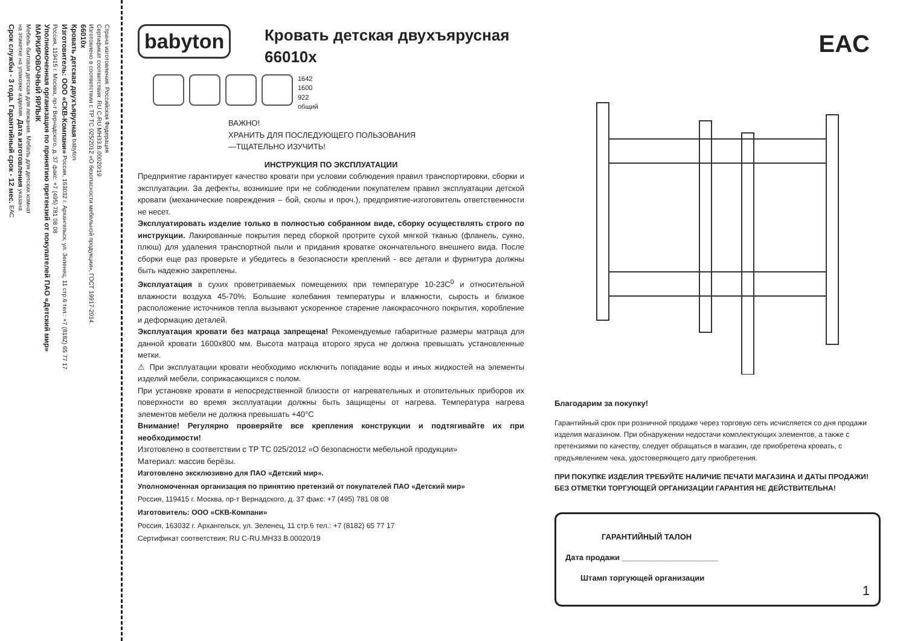Страна изготовления: Российская Федерация
Сертификат соответствия: RU C-RU.MH33.B.00020/19
Изготовлено в соответствии с ТР ТС 025/2012 «О безопасности мебельной продукции», ГОСТ 19917-2014.
66010х
Кровать детская двухъярусная babyton
Изготовитель: ООО «СКВ-Компани» Россия, 163032 г. Архангельск, ул. Зеленец, 11 стр.6 тел.: +7 (8182) 65 77 17
Россия, 119415 г. Москва, пр-т Вернадского, д. 37 факс: +7 (495) 781 08 08
Уполномоченная организация по принятию претензий от покупателей ПАО «Детский мир»
МАРКИРОВОЧНЫЙ ЯРЛЫК
Мебель бытовая детская для лежания. Мебель для детских комнат
на этикетке на упаковке изделия. Дата изготовления указана
Срок службы - 3 года. Гарантийный срок - 12 мес. ЕАС
babyton
Кровать детская двухъярусная
66010х
1642
1600
922
общий
ВАЖНО!
ХРАНИТЬ ДЛЯ ПОСЛЕДУЮЩЕГО ПОЛЬЗОВАНИЯ
—ТЩАТЕЛЬНО ИЗУЧИТЬ!
ИНСТРУКЦИЯ ПО ЭКСПЛУАТАЦИИ
Предприятие гарантирует качество кровати при условии соблюдения правил транспортировки, сборки и эксплуатации. За дефекты, возникшие при не соблюдении покупателем правил эксплуатации детской кровати (механические повреждения – бой, сколы и проч.), предприятие-изготовитель ответственности не несет.
Эксплуатировать изделие только в полностью собранном виде, сборку осуществлять строго по инструкции. Лакированные покрытия перед сборкой протрите сухой мягкой тканью (фланель, сукно, плюш) для удаления транспортной пыли и придания кроватке окончательного внешнего вида. После сборки еще раз проверьте и убедитесь в безопасности креплений - все детали и фурнитура должны быть надежно закреплены.
Эксплуатация в сухих проветриваемых помещениях при температуре 10-23С<sup>0</sup> и относительной влажности воздуха 45-70%. Большие колебания температуры и влажности, сырость и близкое расположение источников тепла вызывают ускоренное старение лакокрасочного покрытия, коробление и деформацию деталей.
Эксплуатация кровати без матраца запрещена! Рекомендуемые габаритные размеры матраца для данной кровати 1600х800 мм. Высота матраца второго яруса не должна превышать установленные метки.
⚠ При эксплуатации кровати необходимо исключить попадание воды и иных жидкостей на элементы изделий мебели, соприкасающихся с полом.
При установке кровати в непосредственной близости от нагревательных и отопительных приборов их поверхности во время эксплуатации должны быть защищены от нагрева. Температура нагрева элементов мебели не должна превышать +40°С
Внимание! Регулярно проверяйте все крепления конструкции и подтягивайте их при необходимости!
Изготовлено в соответствии с ТР ТС 025/2012 «О безопасности мебельной продукции»
Материал: массив берёзы.
Изготовлено эксклюзивно для ПАО «Детский мир».
Уполномоченная организация по принятию претензий от покупателей ПАО «Детский мир»
Россия, 119415 г. Москва, пр-т Вернадского, д. 37 факс: +7 (495) 781 08 08
Изготовитель: ООО «СКВ-Компани»
Россия, 163032 г. Архангельск, ул. Зеленец, 11 стр.6 тел.: +7 (8182) 65 77 17
Сертификат соответствия: RU C-RU.MH33.B.00020/19
EAC
Благодарим за покупку!
Гарантийный срок при розничной продаже через торговую сеть исчисляется со дня продажи изделия магазином. При обнаружении недостачи комплектующих элементов, а также с претензиями по качеству, следует обращаться в магазин, где приобретена кровать, с предъявлением чека, удостоверяющего дату приобретения.
ПРИ ПОКУПКЕ ИЗДЕЛИЯ ТРЕБУЙТЕ НАЛИЧИЕ ПЕЧАТИ МАГАЗИНА И ДАТЫ ПРОДАЖИ!
БЕЗ ОТМЕТКИ ТОРГУЮЩЕЙ ОРГАНИЗАЦИИ ГАРАНТИЯ НЕ ДЕЙСТВИТЕЛЬНА!
ГАРАНТИЙНЫЙ ТАЛОН
Дата продажи ______________________
Штамп торгующей организации
1